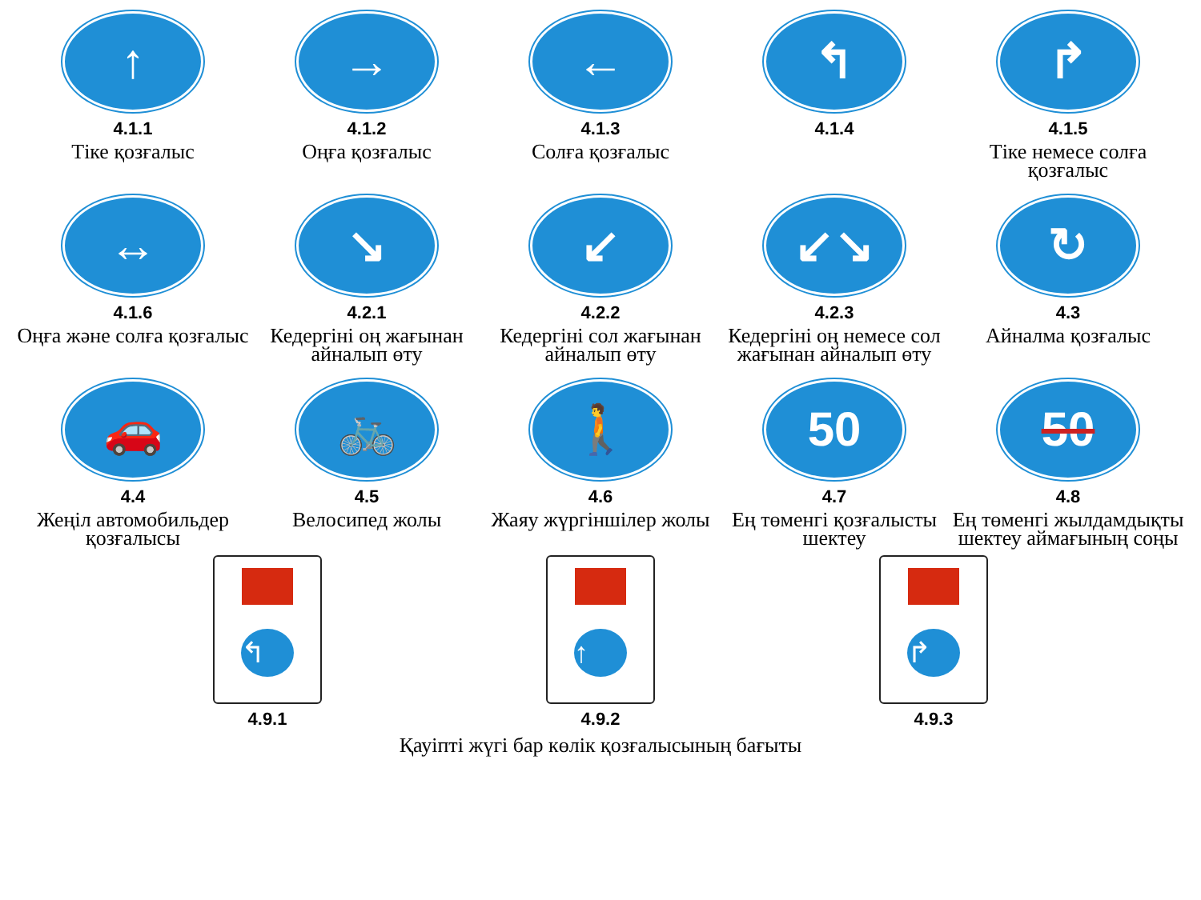↑
4.1.1
Тіке қозғалыс
→
4.1.2
Оңға қозғалыс
←
4.1.3
Солға қозғалыс
↰
4.1.4
↱
4.1.5
Тіке немесе солға қозғалыс
↔
4.1.6
Оңға және солға қозғалыс
↘
4.2.1
Кедергіні оң жағынан айналып өту
↙
4.2.2
Кедергіні сол жағынан айналып өту
↙↘
4.2.3
Кедергіні оң немесе сол жағынан айналып өту
↻
4.3
Айналма қозғалыс
🚗
4.4
Жеңіл автомобильдер қозғалысы
🚲
4.5
Велосипед жолы
🚶
4.6
Жаяу жүргіншілер жолы
50
4.7
Ең төменгі қозғалысты шектеу
50
4.8
Ең төменгі жылдамдықты шектеу аймағының соңы
↰
4.9.1
↑
4.9.2
↱
4.9.3
Қауіпті жүгі бар көлік қозғалысының бағыты